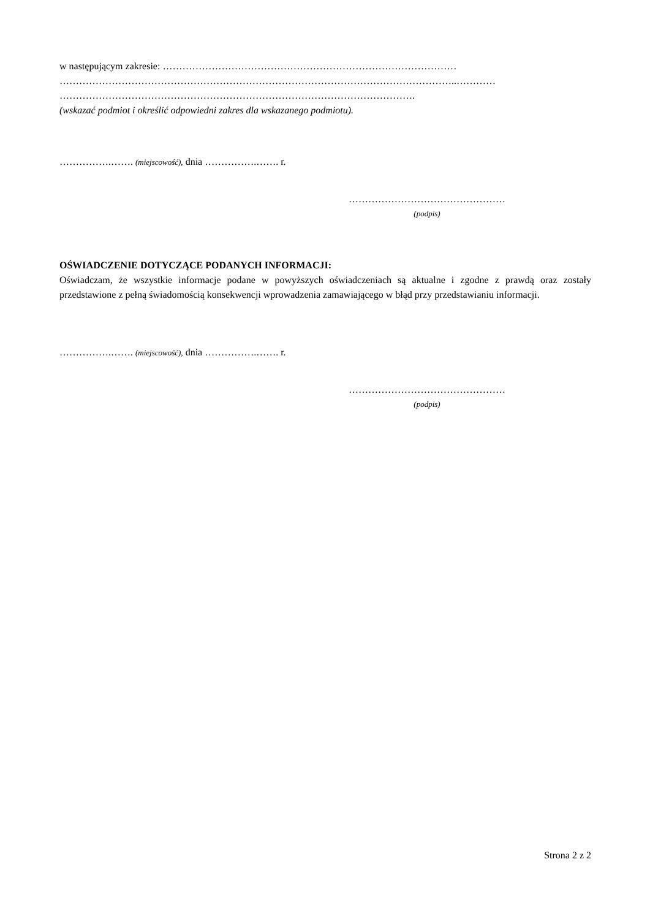w następującym zakresie: ………………………………………………………………………………
…………………………………………………………………………………………………………..…………
……………………………………………………………………………………………….
(wskazać podmiot i określić odpowiedni zakres dla wskazanego podmiotu).
…………….……. (miejscowość), dnia …………….……. r.
…………………………………………
(podpis)
OŚWIADCZENIE DOTYCZĄCE PODANYCH INFORMACJI:
Oświadczam, że wszystkie informacje podane w powyższych oświadczeniach są aktualne i zgodne z prawdą oraz zostały przedstawione z pełną świadomością konsekwencji wprowadzenia zamawiającego w błąd przy przedstawianiu informacji.
…………….……. (miejscowość), dnia …………….……. r.
…………………………………………
(podpis)
Strona 2 z 2